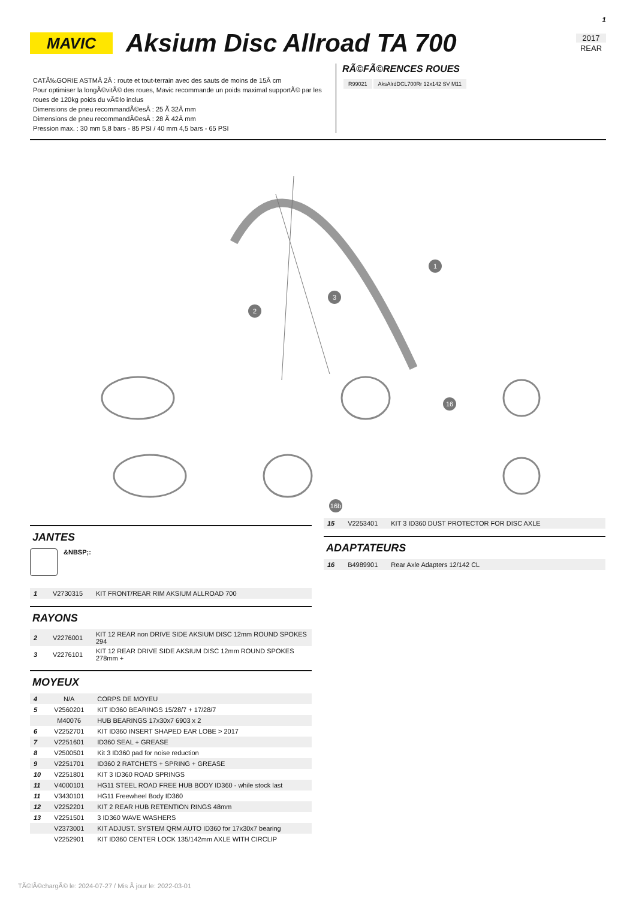1
MAVIC
Aksium Disc Allroad TA 700
2017
REAR
CATÃ‰GORIE ASTMÂ 2Â : route et tout-terrain avec des sauts de moins de 15Â cm
Pour optimiser la longÃ©vitÃ© des roues, Mavic recommande un poids maximal supportÃ© par les roues de 120kg poids du vÃ©lo inclus
Dimensions de pneu recommandÃ©esÂ : 25 Ã 32Â mm
Dimensions de pneu recommandÃ©esÂ : 28 Ã 42Â mm
Pression max. : 30 mm 5,8 bars - 85 PSI / 40 mm 4,5 bars - 65 PSI
RÃ©FÃ©RENCES ROUES
| R99021 | AksAlrdDCL700Rr 12x142 SV M11 |
1
2
3
16
16b
JANTES
&NBSP;:
| 1 | V2730315 | KIT FRONT/REAR RIM AKSIUM ALLROAD 700 |
RAYONS
| 2 | V2276001 | KIT 12 REAR non DRIVE SIDE AKSIUM DISC 12mm ROUND SPOKES 294 |
| 3 | V2276101 | KIT 12 REAR DRIVE SIDE AKSIUM DISC 12mm ROUND SPOKES 278mm + |
MOYEUX
| 4 | N/A | CORPS DE MOYEU |
| 5 | V2560201 | KIT ID360 BEARINGS 15/28/7 + 17/28/7 |
| | M40076 | HUB BEARINGS 17x30x7 6903 x 2 |
| 6 | V2252701 | KIT ID360 INSERT SHAPED EAR LOBE > 2017 |
| 7 | V2251601 | ID360 SEAL + GREASE |
| 8 | V2500501 | Kit 3 ID360 pad for noise reduction |
| 9 | V2251701 | ID360 2 RATCHETS + SPRING + GREASE |
| 10 | V2251801 | KIT 3 ID360 ROAD SPRINGS |
| 11 | V4000101 | HG11 STEEL ROAD FREE HUB BODY ID360 - while stock last |
| 11 | V3430101 | HG11 Freewheel Body ID360 |
| 12 | V2252201 | KIT 2 REAR HUB RETENTION RINGS 48mm |
| 13 | V2251501 | 3 ID360 WAVE WASHERS |
| | V2373001 | KIT ADJUST. SYSTEM QRM AUTO ID360 for 17x30x7 bearing |
| | V2252901 | KIT ID360 CENTER LOCK 135/142mm AXLE WITH CIRCLIP |
| 15 | V2253401 | KIT 3 ID360 DUST PROTECTOR FOR DISC AXLE |
ADAPTATEURS
| 16 | B4989901 | Rear Axle Adapters 12/142 CL |
TÃ©lÃ©chargÃ© le: 2024-07-27 / Mis Ã jour le: 2022-03-01